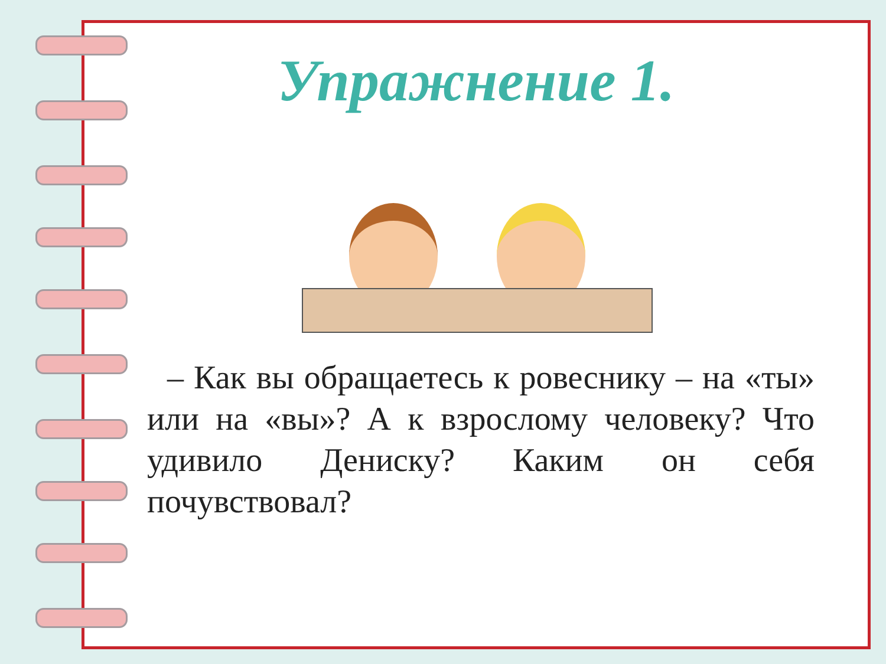Упражнение 1.
– Как вы обращаетесь к ровеснику – на «ты» или на «вы»? А к взрослому человеку? Что удивило Дениску? Каким он себя почувствовал?